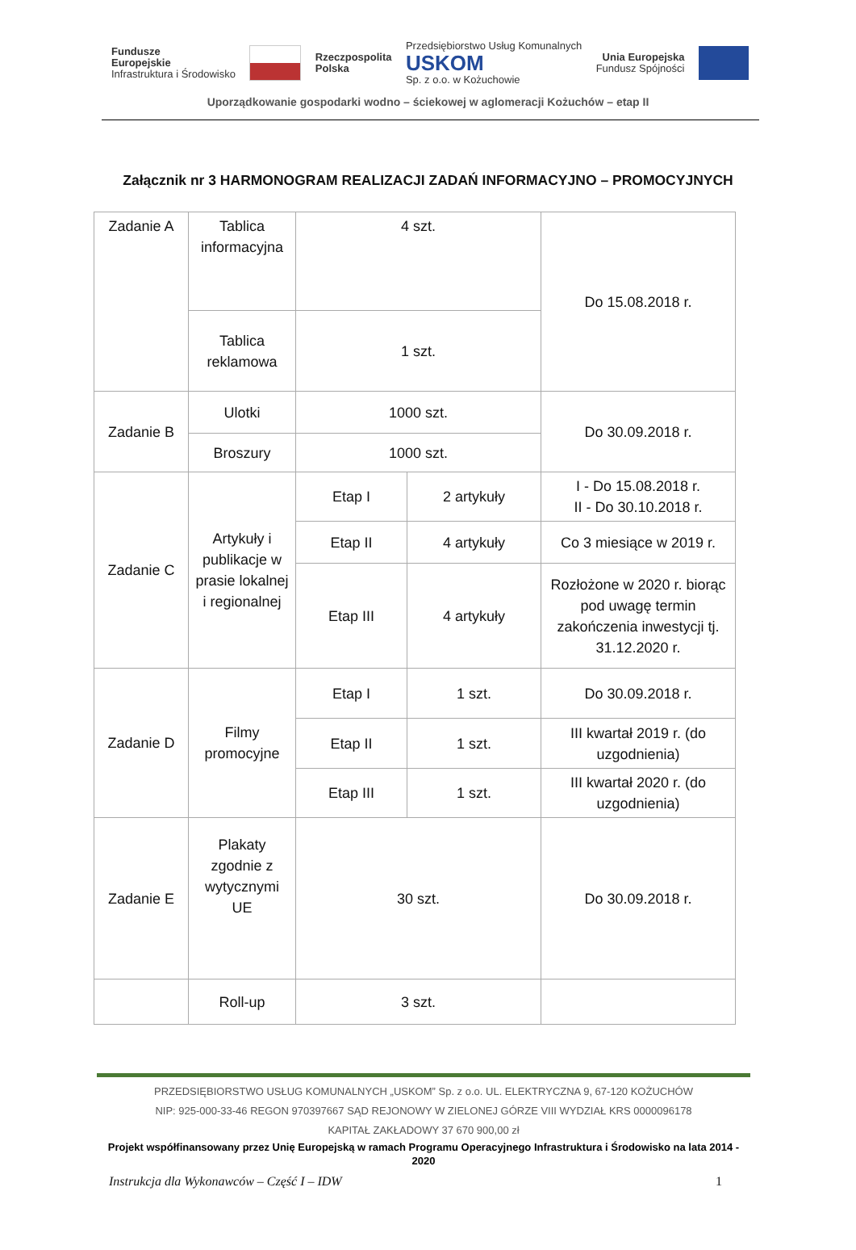Fundusze
Europejskie
Infrastruktura i Środowisko
Rzeczpospolita
Polska
Przedsiębiorstwo Usług Komunalnych
USKOM
Sp. z o.o. w Kożuchowie
Unia Europejska
Fundusz Spójności
Uporządkowanie gospodarki wodno – ściekowej w aglomeracji Kożuchów – etap II
Załącznik nr 3 HARMONOGRAM REALIZACJI ZADAŃ INFORMACYJNO – PROMOCYJNYCH
| Zadanie A | Tablica informacyjna | 4 szt. | | Do 15.08.2018 r. |
| | Tablica reklamowa | 1 szt. | | |
| Zadanie B | Ulotki | 1000 szt. | | Do 30.09.2018 r. |
| | Broszury | 1000 szt. | | |
| Zadanie C | Artykuły i publikacje w prasie lokalnej i regionalnej | Etap I | 2 artykuły | I - Do 15.08.2018 r. II - Do 30.10.2018 r. |
| | | Etap II | 4 artykuły | Co 3 miesiące w 2019 r. |
| | | Etap III | 4 artykuły | Rozłożone w 2020 r. biorąc pod uwagę termin zakończenia inwestycji tj. 31.12.2020 r. |
| Zadanie D | Filmy promocyjne | Etap I | 1 szt. | Do 30.09.2018 r. |
| | | Etap II | 1 szt. | III kwartał 2019 r. (do uzgodnienia) |
| | | Etap III | 1 szt. | III kwartał 2020 r. (do uzgodnienia) |
| Zadanie E | Plakaty zgodnie z wytycznymi UE | 30 szt. | | Do 30.09.2018 r. |
| | Roll-up | 3 szt. | | |
PRZEDSIĘBIORSTWO USŁUG KOMUNALNYCH „USKOM” Sp. z o.o. UL. ELEKTRYCZNA 9, 67-120 KOŻUCHÓW
NIP: 925-000-33-46 REGON 970397667 SĄD REJONOWY W ZIELONEJ GÓRZE VIII WYDZIAŁ KRS 0000096178
KAPITAŁ ZAKŁADOWY 37 670 900,00 zł
Projekt współfinansowany przez Unię Europejską w ramach Programu Operacyjnego Infrastruktura i Środowisko na lata 2014 - 2020
Instrukcja dla Wykonawców – Część I – IDW 1